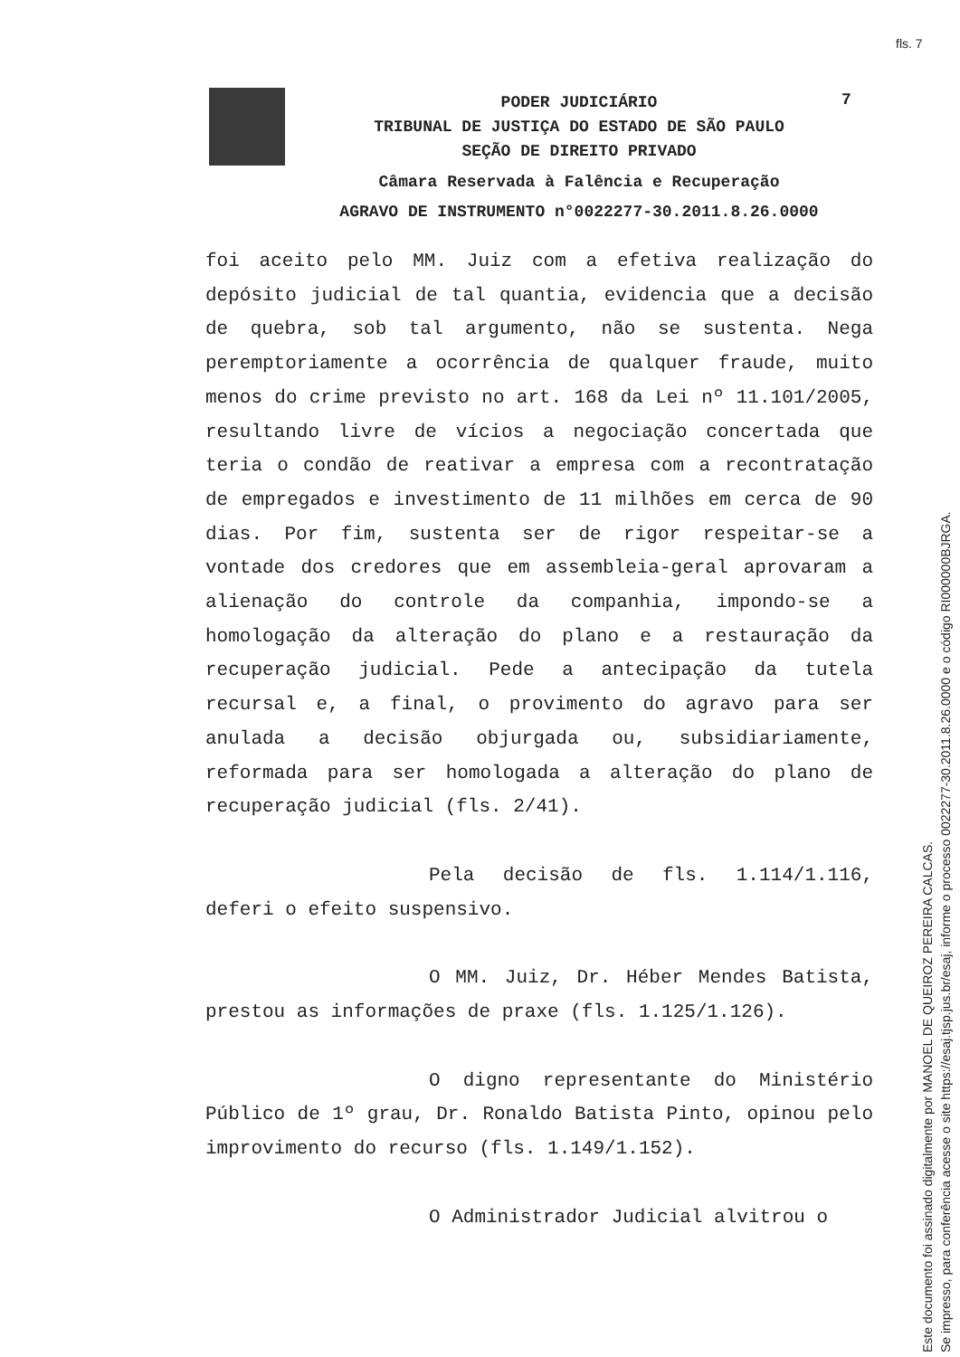fls. 7
7
PODER JUDICIÁRIO
TRIBUNAL DE JUSTIÇA DO ESTADO DE SÃO PAULO
SEÇÃO DE DIREITO PRIVADO
Câmara Reservada à Falência e Recuperação
AGRAVO DE INSTRUMENTO n°0022277-30.2011.8.26.0000
foi aceito pelo MM. Juiz com a efetiva realização do depósito judicial de tal quantia, evidencia que a decisão de quebra, sob tal argumento, não se sustenta. Nega peremptoriamente a ocorrência de qualquer fraude, muito menos do crime previsto no art. 168 da Lei nº 11.101/2005, resultando livre de vícios a negociação concertada que teria o condão de reativar a empresa com a recontratação de empregados e investimento de 11 milhões em cerca de 90 dias. Por fim, sustenta ser de rigor respeitar-se a vontade dos credores que em assembleia-geral aprovaram a alienação do controle da companhia, impondo-se a homologação da alteração do plano e a restauração da recuperação judicial. Pede a antecipação da tutela recursal e, a final, o provimento do agravo para ser anulada a decisão objurgada ou, subsidiariamente, reformada para ser homologada a alteração do plano de recuperação judicial (fls. 2/41).
Pela decisão de fls. 1.114/1.116, deferi o efeito suspensivo.
O MM. Juiz, Dr. Héber Mendes Batista, prestou as informações de praxe (fls. 1.125/1.126).
O digno representante do Ministério Público de 1º grau, Dr. Ronaldo Batista Pinto, opinou pelo improvimento do recurso (fls. 1.149/1.152).
O Administrador Judicial alvitrou o
Este documento foi assinado digitalmente por MANOEL DE QUEIROZ PEREIRA CALCAS.
Se impresso, para conferência acesse o site https://esaj.tjsp.jus.br/esaj, informe o processo 0022277-30.2011.8.26.0000 e o código RI000000BJRGA.